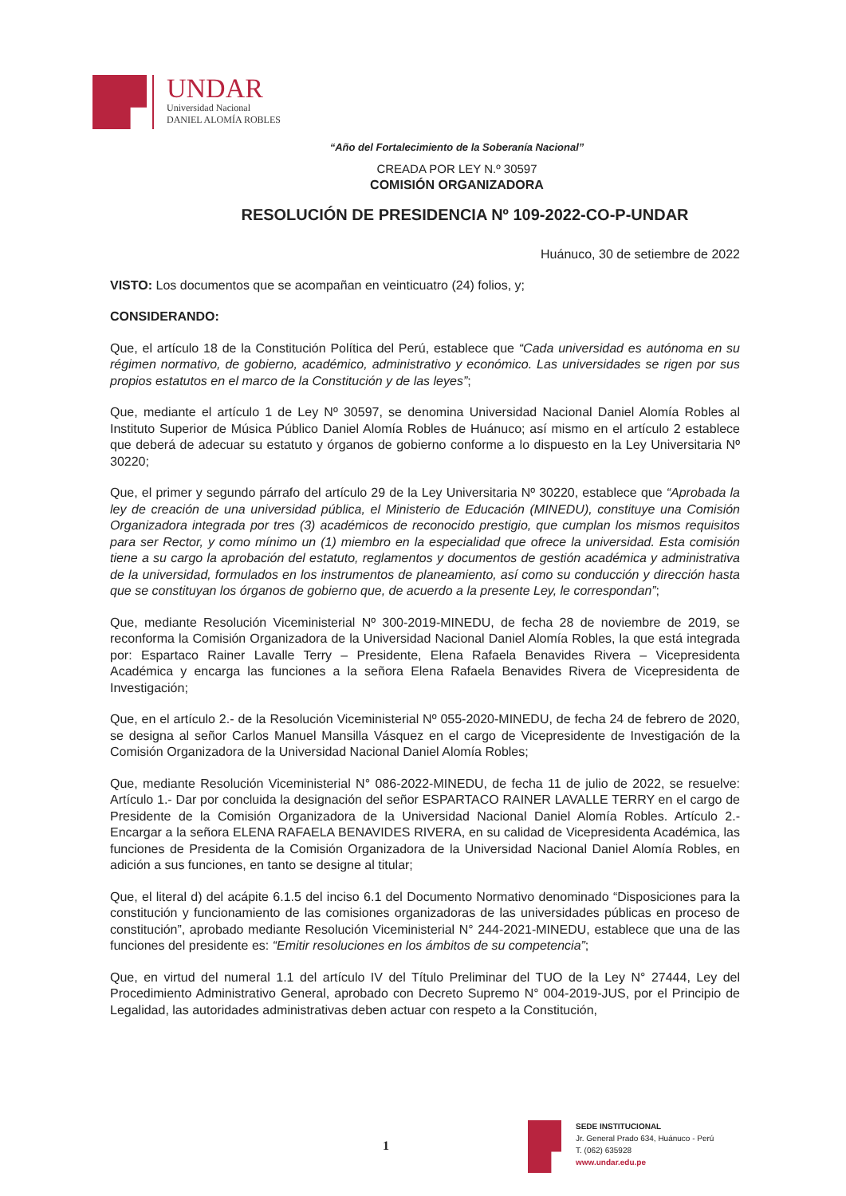UNDAR
Universidad Nacional
DANIEL ALOMÍA ROBLES
“Año del Fortalecimiento de la Soberanía Nacional”
CREADA POR LEY N.º 30597
COMISIÓN ORGANIZADORA
RESOLUCIÓN DE PRESIDENCIA Nº 109-2022-CO-P-UNDAR
Huánuco, 30 de setiembre de 2022
VISTO: Los documentos que se acompañan en veinticuatro (24) folios, y;
CONSIDERANDO:
Que, el artículo 18 de la Constitución Política del Perú, establece que “Cada universidad es autónoma en su régimen normativo, de gobierno, académico, administrativo y económico. Las universidades se rigen por sus propios estatutos en el marco de la Constitución y de las leyes”;
Que, mediante el artículo 1 de Ley Nº 30597, se denomina Universidad Nacional Daniel Alomía Robles al Instituto Superior de Música Público Daniel Alomía Robles de Huánuco; así mismo en el artículo 2 establece que deberá de adecuar su estatuto y órganos de gobierno conforme a lo dispuesto en la Ley Universitaria Nº 30220;
Que, el primer y segundo párrafo del artículo 29 de la Ley Universitaria Nº 30220, establece que “Aprobada la ley de creación de una universidad pública, el Ministerio de Educación (MINEDU), constituye una Comisión Organizadora integrada por tres (3) académicos de reconocido prestigio, que cumplan los mismos requisitos para ser Rector, y como mínimo un (1) miembro en la especialidad que ofrece la universidad. Esta comisión tiene a su cargo la aprobación del estatuto, reglamentos y documentos de gestión académica y administrativa de la universidad, formulados en los instrumentos de planeamiento, así como su conducción y dirección hasta que se constituyan los órganos de gobierno que, de acuerdo a la presente Ley, le correspondan”;
Que, mediante Resolución Viceministerial Nº 300-2019-MINEDU, de fecha 28 de noviembre de 2019, se reconforma la Comisión Organizadora de la Universidad Nacional Daniel Alomía Robles, la que está integrada por: Espartaco Rainer Lavalle Terry – Presidente, Elena Rafaela Benavides Rivera – Vicepresidenta Académica y encarga las funciones a la señora Elena Rafaela Benavides Rivera de Vicepresidenta de Investigación;
Que, en el artículo 2.- de la Resolución Viceministerial Nº 055-2020-MINEDU, de fecha 24 de febrero de 2020, se designa al señor Carlos Manuel Mansilla Vásquez en el cargo de Vicepresidente de Investigación de la Comisión Organizadora de la Universidad Nacional Daniel Alomía Robles;
Que, mediante Resolución Viceministerial N° 086-2022-MINEDU, de fecha 11 de julio de 2022, se resuelve: Artículo 1.- Dar por concluida la designación del señor ESPARTACO RAINER LAVALLE TERRY en el cargo de Presidente de la Comisión Organizadora de la Universidad Nacional Daniel Alomía Robles. Artículo 2.- Encargar a la señora ELENA RAFAELA BENAVIDES RIVERA, en su calidad de Vicepresidenta Académica, las funciones de Presidenta de la Comisión Organizadora de la Universidad Nacional Daniel Alomía Robles, en adición a sus funciones, en tanto se designe al titular;
Que, el literal d) del acápite 6.1.5 del inciso 6.1 del Documento Normativo denominado “Disposiciones para la constitución y funcionamiento de las comisiones organizadoras de las universidades públicas en proceso de constitución”, aprobado mediante Resolución Viceministerial N° 244-2021-MINEDU, establece que una de las funciones del presidente es: “Emitir resoluciones en los ámbitos de su competencia”;
Que, en virtud del numeral 1.1 del artículo IV del Título Preliminar del TUO de la Ley N° 27444, Ley del Procedimiento Administrativo General, aprobado con Decreto Supremo N° 004-2019-JUS, por el Principio de Legalidad, las autoridades administrativas deben actuar con respeto a la Constitución,
1
SEDE INSTITUCIONAL
Jr. General Prado 634, Huánuco - Perú
T. (062) 635928
www.undar.edu.pe